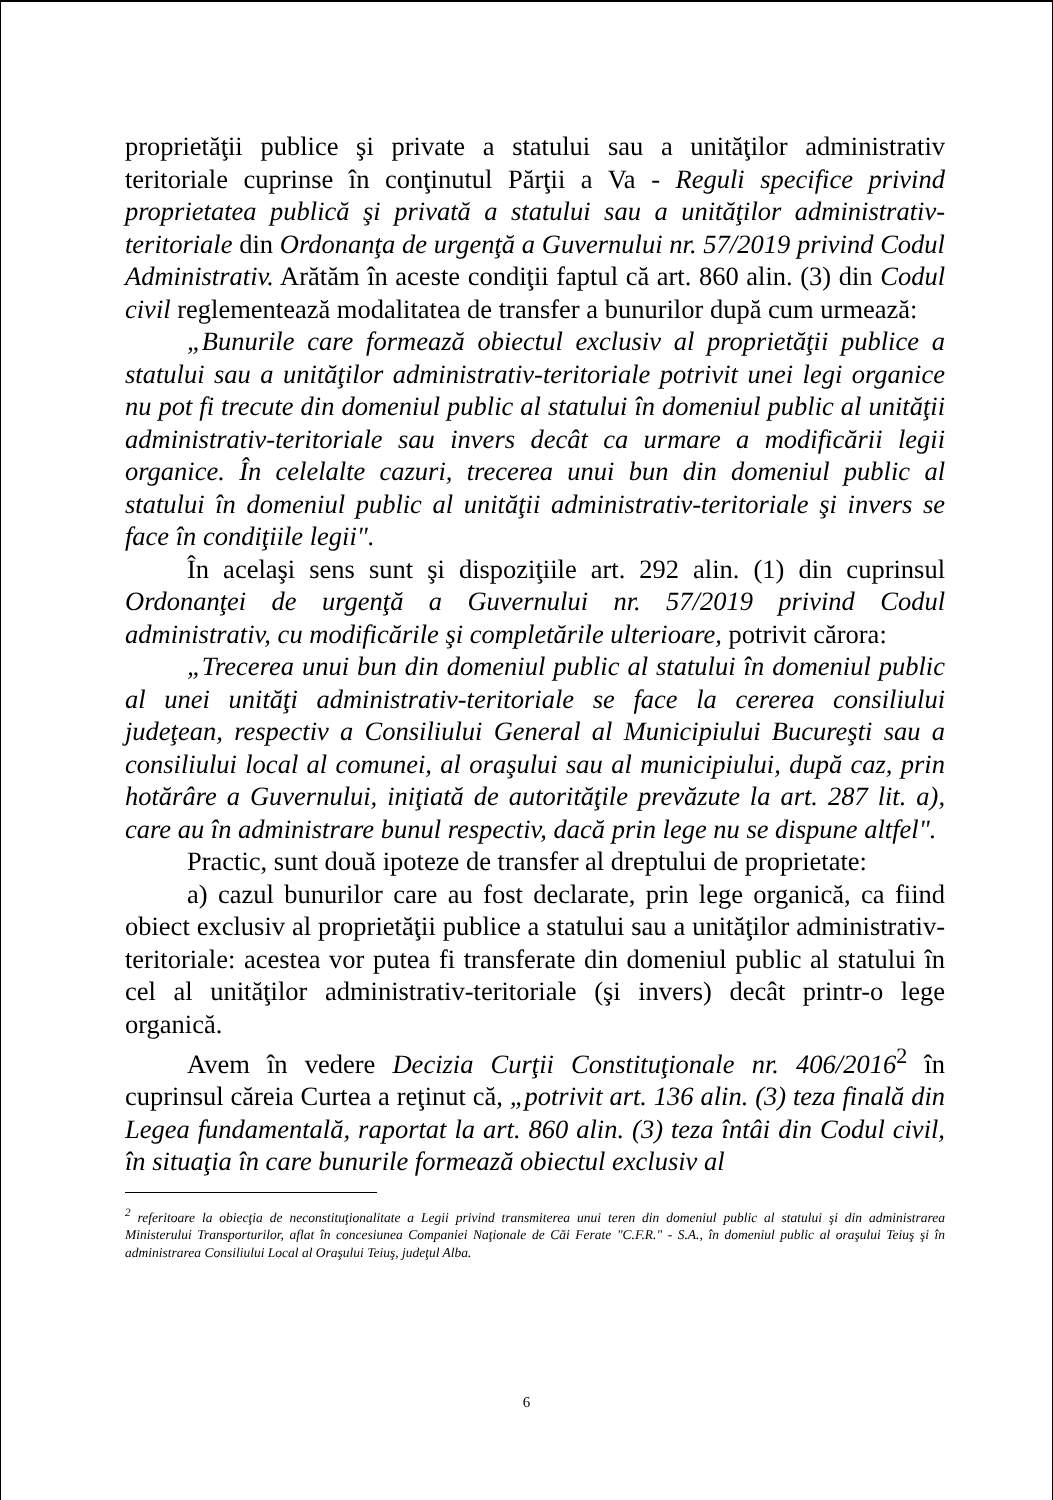proprietăţii publice şi private a statului sau a unităţilor administrativ teritoriale cuprinse în conţinutul Părţii a Va - Reguli specifice privind proprietatea publică şi privată a statului sau a unităţilor administrativ-teritoriale din Ordonanţa de urgenţă a Guvernului nr. 57/2019 privind Codul Administrativ. Arătăm în aceste condiţii faptul că art. 860 alin. (3) din Codul civil reglementează modalitatea de transfer a bunurilor după cum urmează:
„Bunurile care formează obiectul exclusiv al proprietăţii publice a statului sau a unităţilor administrativ-teritoriale potrivit unei legi organice nu pot fi trecute din domeniul public al statului în domeniul public al unităţii administrativ-teritoriale sau invers decât ca urmare a modificării legii organice. În celelalte cazuri, trecerea unui bun din domeniul public al statului în domeniul public al unităţii administrativ-teritoriale şi invers se face în condiţiile legii".
În acelaşi sens sunt şi dispoziţiile art. 292 alin. (1) din cuprinsul Ordonanţei de urgenţă a Guvernului nr. 57/2019 privind Codul administrativ, cu modificările şi completările ulterioare, potrivit cărora:
„Trecerea unui bun din domeniul public al statului în domeniul public al unei unităţi administrativ-teritoriale se face la cererea consiliului judeţean, respectiv a Consiliului General al Municipiului Bucureşti sau a consiliului local al comunei, al oraşului sau al municipiului, după caz, prin hotărâre a Guvernului, iniţiată de autorităţile prevăzute la art. 287 lit. a), care au în administrare bunul respectiv, dacă prin lege nu se dispune altfel".
Practic, sunt două ipoteze de transfer al dreptului de proprietate:
a) cazul bunurilor care au fost declarate, prin lege organică, ca fiind obiect exclusiv al proprietăţii publice a statului sau a unităţilor administrativ-teritoriale: acestea vor putea fi transferate din domeniul public al statului în cel al unităţilor administrativ-teritoriale (şi invers) decât printr-o lege organică.
Avem în vedere Decizia Curţii Constituţionale nr. 406/2016<sup>2</sup> în cuprinsul căreia Curtea a reţinut că, „potrivit art. 136 alin. (3) teza finală din Legea fundamentală, raportat la art. 860 alin. (3) teza întâi din Codul civil, în situaţia în care bunurile formează obiectul exclusiv al
<sup>2</sup> referitoare la obiecţia de neconstituţionalitate a Legii privind transmiterea unui teren din domeniul public al statului şi din administrarea Ministerului Transporturilor, aflat în concesiunea Companiei Naţionale de Căi Ferate "C.F.R." - S.A., în domeniul public al oraşului Teiuş şi în administrarea Consiliului Local al Oraşului Teiuş, judeţul Alba.
6